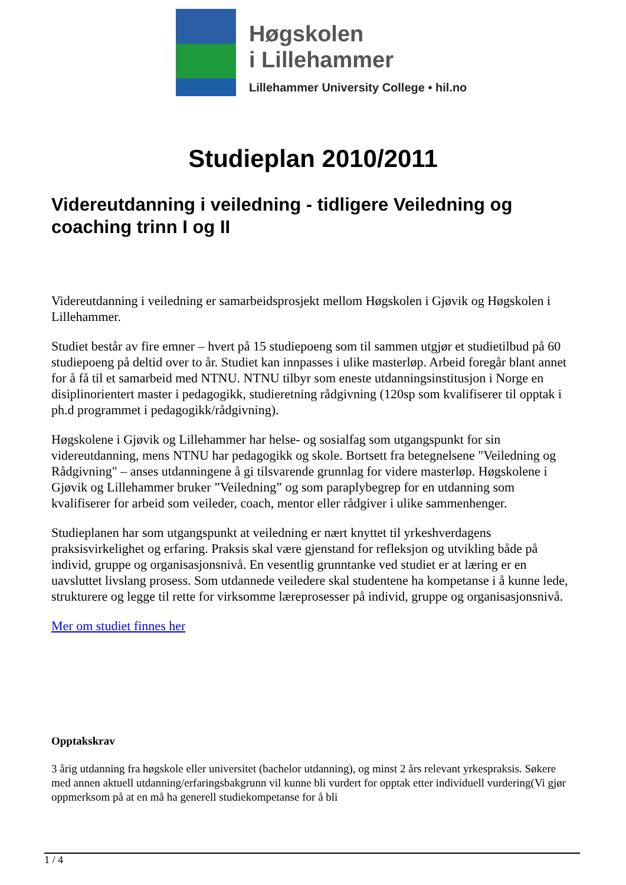Høgskolen
i Lillehammer
Lillehammer University College • hil.no
Studieplan 2010/2011
Videreutdanning i veiledning - tidligere Veiledning og coaching trinn I og II
Videreutdanning i veiledning er samarbeidsprosjekt mellom Høgskolen i Gjøvik og Høgskolen i Lillehammer.
Studiet består av fire emner – hvert på 15 studiepoeng som til sammen utgjør et studietilbud på 60 studiepoeng på deltid over to år. Studiet kan innpasses i ulike masterløp. Arbeid foregår blant annet for å få til et samarbeid med NTNU. NTNU tilbyr som eneste utdanningsinstitusjon i Norge en disiplinorientert master i pedagogikk, studieretning rådgivning (120sp som kvalifiserer til opptak i ph.d programmet i pedagogikk/rådgivning).
Høgskolene i Gjøvik og Lillehammer har helse- og sosialfag som utgangspunkt for sin videreutdanning, mens NTNU har pedagogikk og skole. Bortsett fra betegnelsene "Veiledning og Rådgivning" – anses utdanningene å gi tilsvarende grunnlag for videre masterløp. Høgskolene i Gjøvik og Lillehammer bruker ”Veiledning” og som paraplybegrep for en utdanning som kvalifiserer for arbeid som veileder, coach, mentor eller rådgiver i ulike sammenhenger.
Studieplanen har som utgangspunkt at veiledning er nært knyttet til yrkeshverdagens praksisvirkelighet og erfaring. Praksis skal være gjenstand for refleksjon og utvikling både på individ, gruppe og organisasjonsnivå. En vesentlig grunntanke ved studiet er at læring er en uavsluttet livslang prosess. Som utdannede veiledere skal studentene ha kompetanse i å kunne lede, strukturere og legge til rette for virksomme læreprosesser på individ, gruppe og organisasjonsnivå.
Mer om studiet finnes her
Opptakskrav
3 årig utdanning fra høgskole eller universitet (bachelor utdanning), og minst 2 års relevant yrkespraksis. Søkere med annen aktuell utdanning/erfaringsbakgrunn vil kunne bli vurdert for opptak etter individuell vurdering(Vi gjør oppmerksom på at en må ha generell studiekompetanse for å bli
1 / 4